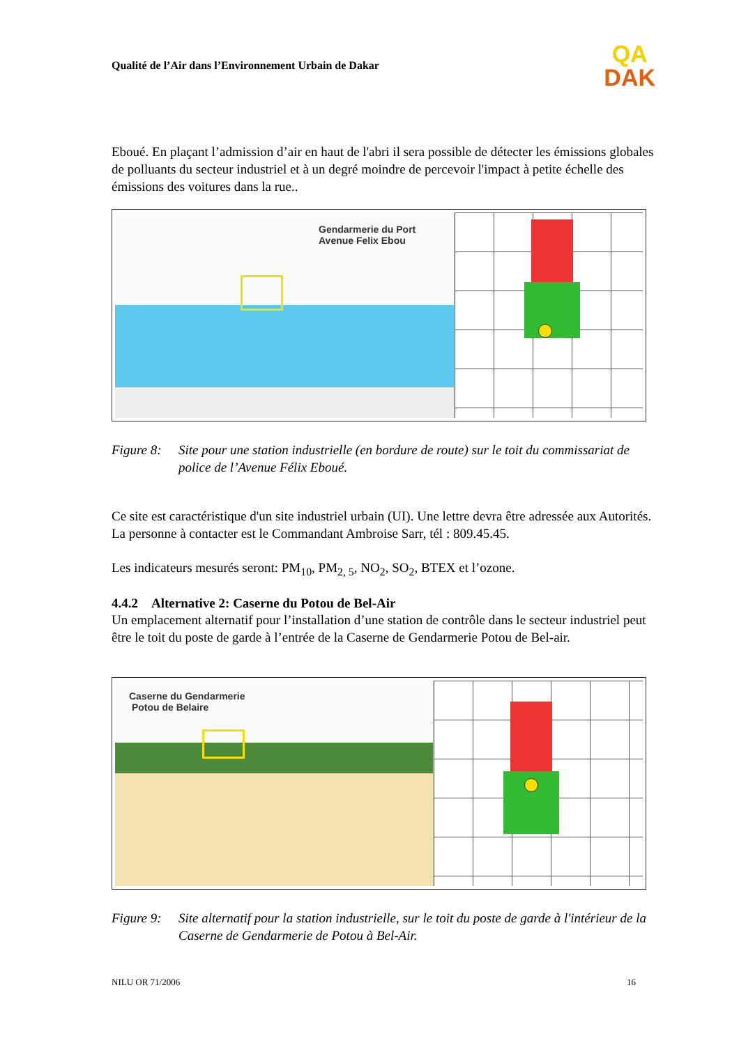Qualité de l’Air dans l’Environnement Urbain de Dakar
QA
DAK
Eboué. En plaçant l’admission d’air en haut de l'abri il sera possible de détecter les émissions globales de polluants du secteur industriel et à un degré moindre de percevoir l'impact à petite échelle des émissions des voitures dans la rue..
Gendarmerie du Port
Avenue Felix Ebou
Figure 8: Site pour une station industrielle (en bordure de route) sur le toit du commissariat de police de l’Avenue Félix Eboué.
Ce site est caractéristique d'un site industriel urbain (UI). Une lettre devra être adressée aux Autorités. La personne à contacter est le Commandant Ambroise Sarr, tél : 809.45.45.
Les indicateurs mesurés seront: PM<sub>10</sub>, PM<sub>2, 5</sub>, NO<sub>2</sub>, SO<sub>2</sub>, BTEX et l’ozone.
4.4.2 Alternative 2: Caserne du Potou de Bel-Air
Un emplacement alternatif pour l’installation d’une station de contrôle dans le secteur industriel peut être le toit du poste de garde à l’entrée de la Caserne de Gendarmerie Potou de Bel-air.
Caserne du Gendarmerie
Potou de Belaire
Figure 9: Site alternatif pour la station industrielle, sur le toit du poste de garde à l'intérieur de la Caserne de Gendarmerie de Potou à Bel-Air.
NILU OR 71/2006 16